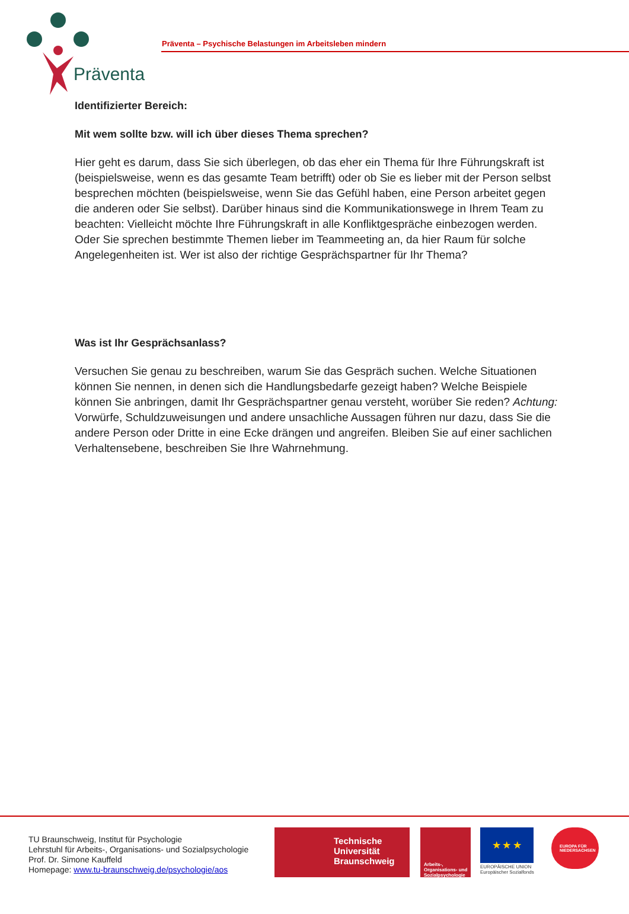Präventa
Präventa – Psychische Belastungen im Arbeitsleben mindern
Identifizierter Bereich:
Mit wem sollte bzw. will ich über dieses Thema sprechen?
Hier geht es darum, dass Sie sich überlegen, ob das eher ein Thema für Ihre Führungskraft ist (beispielsweise, wenn es das gesamte Team betrifft) oder ob Sie es lieber mit der Person selbst besprechen möchten (beispielsweise, wenn Sie das Gefühl haben, eine Person arbeitet gegen die anderen oder Sie selbst). Darüber hinaus sind die Kommunikationswege in Ihrem Team zu beachten: Vielleicht möchte Ihre Führungskraft in alle Konfliktgespräche einbezogen werden. Oder Sie sprechen bestimmte Themen lieber im Teammeeting an, da hier Raum für solche Angelegenheiten ist. Wer ist also der richtige Gesprächspartner für Ihr Thema?
Was ist Ihr Gesprächsanlass?
Versuchen Sie genau zu beschreiben, warum Sie das Gespräch suchen. Welche Situationen können Sie nennen, in denen sich die Handlungsbedarfe gezeigt haben? Welche Beispiele können Sie anbringen, damit Ihr Gesprächspartner genau versteht, worüber Sie reden? Achtung: Vorwürfe, Schuldzuweisungen und andere unsachliche Aussagen führen nur dazu, dass Sie die andere Person oder Dritte in eine Ecke drängen und angreifen. Bleiben Sie auf einer sachlichen Verhaltensebene, beschreiben Sie Ihre Wahrnehmung.
TU Braunschweig, Institut für Psychologie
Lehrstuhl für Arbeits-, Organisations- und Sozialpsychologie
Prof. Dr. Simone Kauffeld
Homepage: www.tu-braunschweig.de/psychologie/aos
Technische
Universität
Braunschweig
Arbeits-, Organisations- und Sozialpsychologie
★ ★ ★
EUROPÄISCHE UNION
Europäischer Sozialfonds
EUROPA FÜR NIEDERSACHSEN